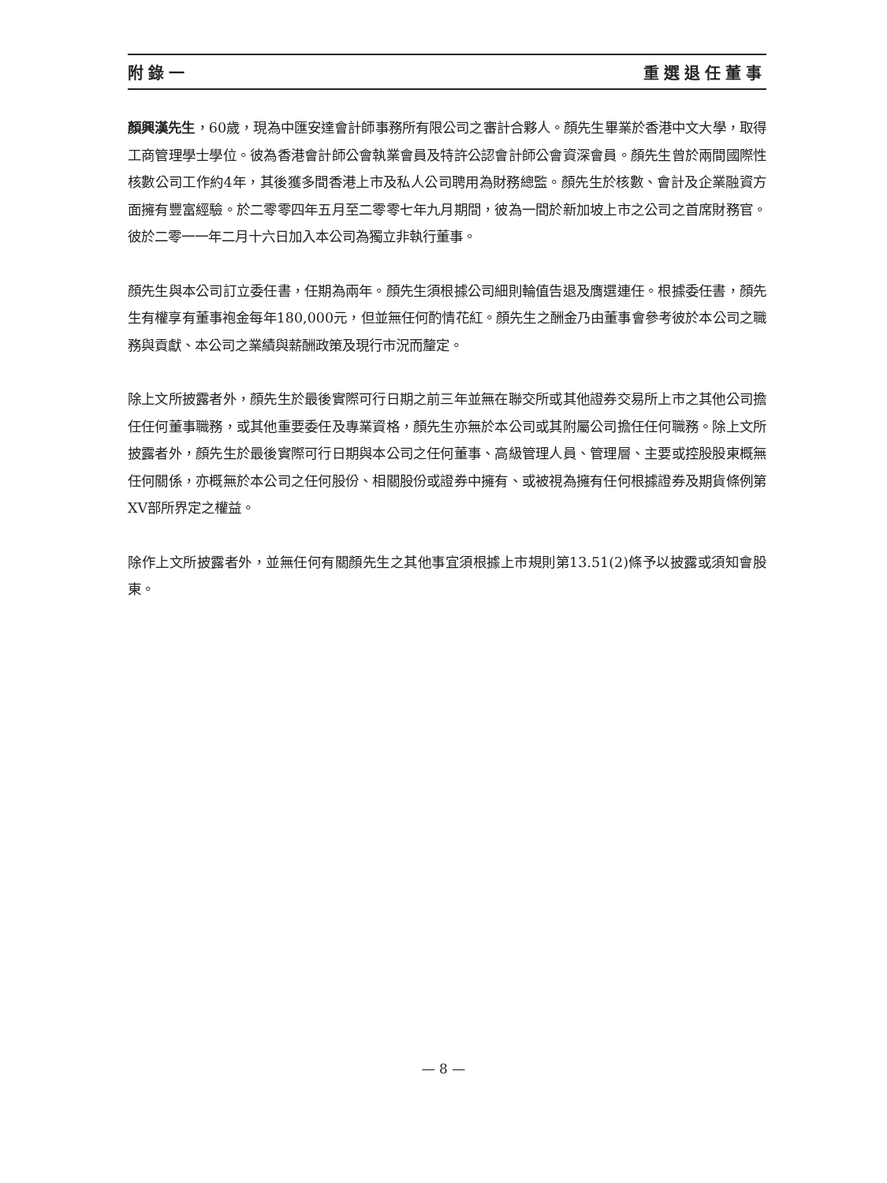附錄一 重選退任董事
顏興漢先生，60歲，現為中匯安達會計師事務所有限公司之審計合夥人。顏先生畢業於香港中文大學，取得工商管理學士學位。彼為香港會計師公會執業會員及特許公認會計師公會資深會員。顏先生曾於兩間國際性核數公司工作約4年，其後獲多間香港上市及私人公司聘用為財務總監。顏先生於核數、會計及企業融資方面擁有豐富經驗。於二零零四年五月至二零零七年九月期間，彼為一間於新加坡上市之公司之首席財務官。彼於二零一一年二月十六日加入本公司為獨立非執行董事。
顏先生與本公司訂立委任書，任期為兩年。顏先生須根據公司細則輪值告退及膺選連任。根據委任書，顏先生有權享有董事袍金每年180,000元，但並無任何酌情花紅。顏先生之酬金乃由董事會參考彼於本公司之職務與貢獻、本公司之業績與薪酬政策及現行市況而釐定。
除上文所披露者外，顏先生於最後實際可行日期之前三年並無在聯交所或其他證券交易所上市之其他公司擔任任何董事職務，或其他重要委任及專業資格，顏先生亦無於本公司或其附屬公司擔任任何職務。除上文所披露者外，顏先生於最後實際可行日期與本公司之任何董事、高級管理人員、管理層、主要或控股股東概無任何關係，亦概無於本公司之任何股份、相關股份或證券中擁有、或被視為擁有任何根據證券及期貨條例第XV部所界定之權益。
除作上文所披露者外，並無任何有關顏先生之其他事宜須根據上市規則第13.51(2)條予以披露或須知會股東。
— 8 —